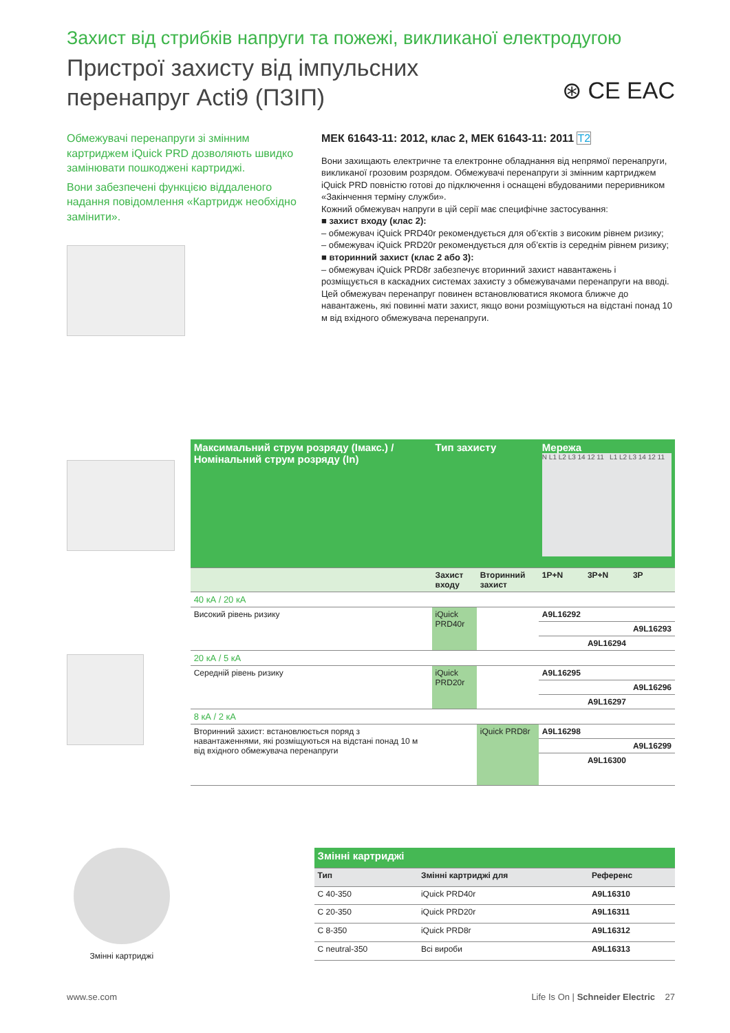Захист від стрибків напруги та пожежі, викликаної електродугою
Пристрої захисту від імпульсних
перенапруг Acti9 (ПЗІП)
⊛ CE EAC
Обмежувачі перенапруги зі змінним картриджем iQuick PRD дозволяють швидко замінювати пошкоджені картриджі.
Вони забезпечені функцією віддаленого надання повідомлення «Картридж необхідно замінити».
МЕК 61643-11: 2012, клас 2, МЕК 61643-11: 2011 T2
Вони захищають електричне та електронне обладнання від непрямої перенапруги, викликаної грозовим розрядом. Обмежувачі перенапруги зі змінним картриджем iQuick PRD повністю готові до підключення і оснащені вбудованими переривником «Закінчення терміну служби».
Кожний обмежувач напруги в цій серії має специфічне застосування:
■ захист входу (клас 2):
– обмежувач iQuick PRD40r рекомендується для об’єктів з високим рівнем ризику;
– обмежувач iQuick PRD20r рекомендується для об’єктів із середнім рівнем ризику;
■ вторинний захист (клас 2 або 3):
– обмежувач iQuick PRD8r забезпечує вторинний захист навантажень і розміщується в каскадних системах захисту з обмежувачами перенапруги на вводі. Цей обмежувач перенапруг повинен встановлюватися якомога ближче до навантажень, які повинні мати захист, якщо вони розміщуються на відстані понад 10 м від вхідного обмежувача перенапруги.
| Максимальний струм розряду (Імакс.) / Номінальний струм розряду (In) | Тип захисту | | Мережа N L1 L2 L3 14 12 11 L1 L2 L3 14 12 11 | | |
| --- | --- | --- | --- | --- | --- |
| | Захист входу | Вторинний захист | 1P+N | 3P+N | 3P |
| 40 кА / 20 кА | | | | | |
| Високий рівень ризику | iQuick PRD40r | | A9L16292 | | |
| | | | | | A9L16293 |
| | | | | A9L16294 | |
| 20 кА / 5 кА | | | | | |
| Середній рівень ризику | iQuick PRD20r | | A9L16295 | | |
| | | | | | A9L16296 |
| | | | | A9L16297 | |
| 8 кА / 2 кА | | | | | |
| Вторинний захист: встановлюється поряд з навантаженнями, які розміщуються на відстані понад 10 м від вхідного обмежувача перенапруги | | iQuick PRD8r | A9L16298 | | |
| | | | | | A9L16299 |
| | | | | A9L16300 | |
Змінні картриджі
| Змінні картриджі | | |
| --- | --- | --- |
| Тип | Змінні картриджі для | Референс |
| C 40-350 | iQuick PRD40r | A9L16310 |
| C 20-350 | iQuick PRD20r | A9L16311 |
| C 8-350 | iQuick PRD8r | A9L16312 |
| C neutral-350 | Всі вироби | A9L16313 |
www.se.com Life Is On | Schneider Electric 27